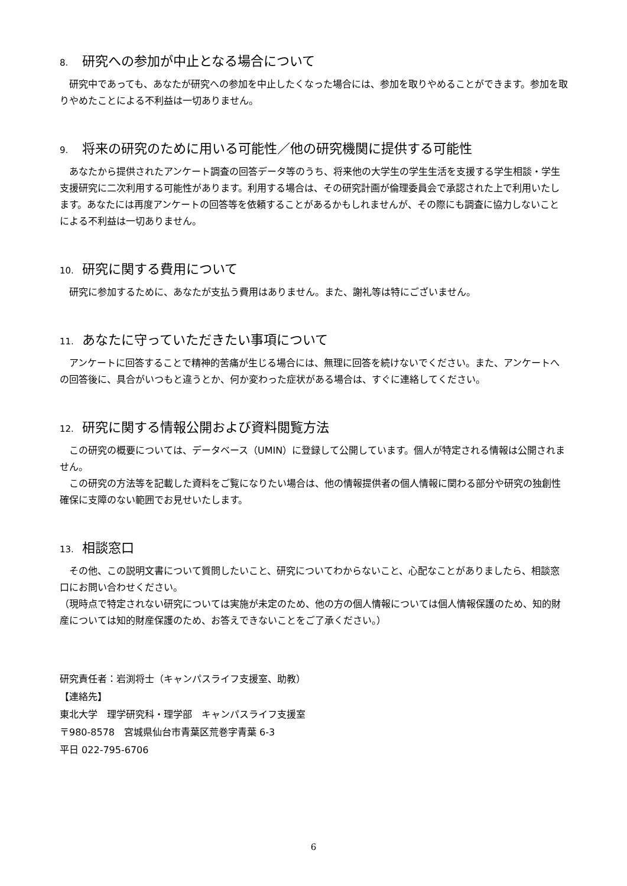8. 研究への参加が中止となる場合について
　研究中であっても、あなたが研究への参加を中止したくなった場合には、参加を取りやめることができます。参加を取りやめたことによる不利益は一切ありません。
9. 将来の研究のために用いる可能性／他の研究機関に提供する可能性
　あなたから提供されたアンケート調査の回答データ等のうち、将来他の大学生の学生生活を支援する学生相談・学生支援研究に二次利用する可能性があります。利用する場合は、その研究計画が倫理委員会で承認された上で利用いたします。あなたには再度アンケートの回答等を依頼することがあるかもしれませんが、その際にも調査に協力しないことによる不利益は一切ありません。
10. 研究に関する費用について
　研究に参加するために、あなたが支払う費用はありません。また、謝礼等は特にございません。
11. あなたに守っていただきたい事項について
　アンケートに回答することで精神的苦痛が生じる場合には、無理に回答を続けないでください。また、アンケートへの回答後に、具合がいつもと違うとか、何か変わった症状がある場合は、すぐに連絡してください。
12. 研究に関する情報公開および資料閲覧方法
　この研究の概要については、データベース（UMIN）に登録して公開しています。個人が特定される情報は公開されません。
　この研究の方法等を記載した資料をご覧になりたい場合は、他の情報提供者の個人情報に関わる部分や研究の独創性確保に支障のない範囲でお見せいたします。
13. 相談窓口
　その他、この説明文書について質問したいこと、研究についてわからないこと、心配なことがありましたら、相談窓口にお問い合わせください。
（現時点で特定されない研究については実施が未定のため、他の方の個人情報については個人情報保護のため、知的財産については知的財産保護のため、お答えできないことをご了承ください。）
研究責任者：岩渕将士（キャンパスライフ支援室、助教）
【連絡先】
東北大学　理学研究科・理学部　キャンパスライフ支援室
〒980-8578　宮城県仙台市青葉区荒巻字青葉 6-3
平日 022-795-6706
6